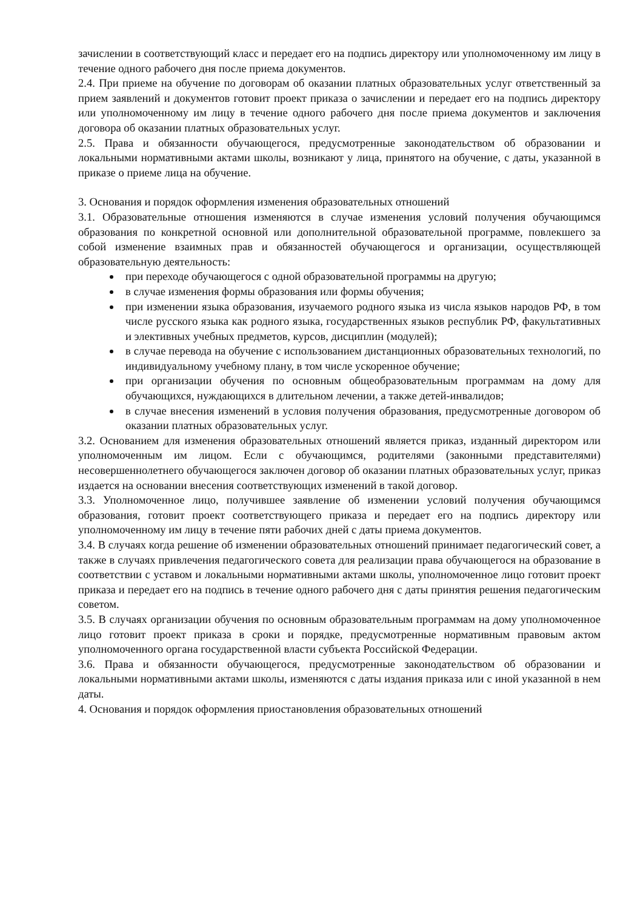зачислении в соответствующий класс и передает его на подпись директору или уполномоченному им лицу в течение одного рабочего дня после приема документов.
2.4. При приеме на обучение по договорам об оказании платных образовательных услуг ответственный за прием заявлений и документов готовит проект приказа о зачислении и передает его на подпись директору или уполномоченному им лицу в течение одного рабочего дня после приема документов и заключения договора об оказании платных образовательных услуг.
2.5. Права и обязанности обучающегося, предусмотренные законодательством об образовании и локальными нормативными актами школы, возникают у лица, принятого на обучение, с даты, указанной в приказе о приеме лица на обучение.
3. Основания и порядок оформления изменения образовательных отношений
3.1. Образовательные отношения изменяются в случае изменения условий получения обучающимся образования по конкретной основной или дополнительной образовательной программе, повлекшего за собой изменение взаимных прав и обязанностей обучающегося и организации, осуществляющей образовательную деятельность:
при переходе обучающегося с одной образовательной программы на другую;
в случае изменения формы образования или формы обучения;
при изменении языка образования, изучаемого родного языка из числа языков народов РФ, в том числе русского языка как родного языка, государственных языков республик РФ, факультативных и элективных учебных предметов, курсов, дисциплин (модулей);
в случае перевода на обучение с использованием дистанционных образовательных технологий, по индивидуальному учебному плану, в том числе ускоренное обучение;
при организации обучения по основным общеобразовательным программам на дому для обучающихся, нуждающихся в длительном лечении, а также детей-инвалидов;
в случае внесения изменений в условия получения образования, предусмотренные договором об оказании платных образовательных услуг.
3.2. Основанием для изменения образовательных отношений является приказ, изданный директором или уполномоченным им лицом. Если с обучающимся, родителями (законными представителями) несовершеннолетнего обучающегося заключен договор об оказании платных образовательных услуг, приказ издается на основании внесения соответствующих изменений в такой договор.
3.3. Уполномоченное лицо, получившее заявление об изменении условий получения обучающимся образования, готовит проект соответствующего приказа и передает его на подпись директору или уполномоченному им лицу в течение пяти рабочих дней с даты приема документов.
3.4. В случаях когда решение об изменении образовательных отношений принимает педагогический совет, а также в случаях привлечения педагогического совета для реализации права обучающегося на образование в соответствии с уставом и локальными нормативными актами школы, уполномоченное лицо готовит проект приказа и передает его на подпись в течение одного рабочего дня с даты принятия решения педагогическим советом.
3.5. В случаях организации обучения по основным образовательным программам на дому уполномоченное лицо готовит проект приказа в сроки и порядке, предусмотренные нормативным правовым актом уполномоченного органа государственной власти субъекта Российской Федерации.
3.6. Права и обязанности обучающегося, предусмотренные законодательством об образовании и локальными нормативными актами школы, изменяются с даты издания приказа или с иной указанной в нем даты.
4. Основания и порядок оформления приостановления образовательных отношений